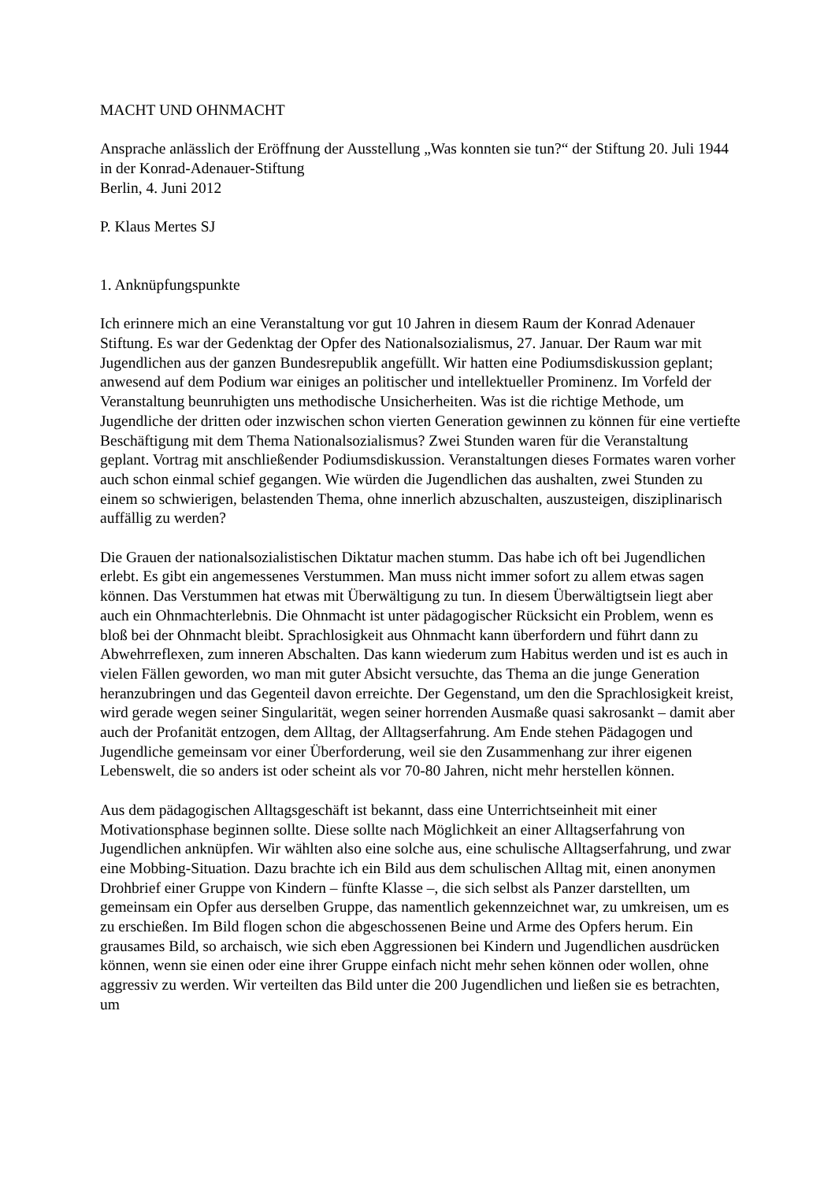MACHT UND OHNMACHT
Ansprache anlässlich der Eröffnung der Ausstellung „Was konnten sie tun?“ der Stiftung 20. Juli 1944
in der Konrad-Adenauer-Stiftung
Berlin, 4. Juni 2012
P. Klaus Mertes SJ
1. Anknüpfungspunkte
Ich erinnere mich an eine Veranstaltung vor gut 10 Jahren in diesem Raum der Konrad Adenauer Stiftung. Es war der Gedenktag der Opfer des Nationalsozialismus, 27. Januar. Der Raum war mit Jugendlichen aus der ganzen Bundesrepublik angefüllt. Wir hatten eine Podiumsdiskussion geplant; anwesend auf dem Podium war einiges an politischer und intellektueller Prominenz. Im Vorfeld der Veranstaltung beunruhigten uns methodische Unsicherheiten. Was ist die richtige Methode, um Jugendliche der dritten oder inzwischen schon vierten Generation gewinnen zu können für eine vertiefte Beschäftigung mit dem Thema Nationalsozialismus? Zwei Stunden waren für die Veranstaltung geplant. Vortrag mit anschließender Podiumsdiskussion. Veranstaltungen dieses Formates waren vorher auch schon einmal schief gegangen. Wie würden die Jugendlichen das aushalten, zwei Stunden zu einem so schwierigen, belastenden Thema, ohne innerlich abzuschalten, auszusteigen, disziplinarisch auffällig zu werden?
Die Grauen der nationalsozialistischen Diktatur machen stumm. Das habe ich oft bei Jugendlichen erlebt. Es gibt ein angemessenes Verstummen. Man muss nicht immer sofort zu allem etwas sagen können. Das Verstummen hat etwas mit Überwältigung zu tun. In diesem Überwältigtsein liegt aber auch ein Ohnmachterlebnis. Die Ohnmacht ist unter pädagogischer Rücksicht ein Problem, wenn es bloß bei der Ohnmacht bleibt. Sprachlosigkeit aus Ohnmacht kann überfordern und führt dann zu Abwehrreflexen, zum inneren Abschalten. Das kann wiederum zum Habitus werden und ist es auch in vielen Fällen geworden, wo man mit guter Absicht versuchte, das Thema an die junge Generation heranzubringen und das Gegenteil davon erreichte. Der Gegenstand, um den die Sprachlosigkeit kreist, wird gerade wegen seiner Singularität, wegen seiner horrenden Ausmaße quasi sakrosankt – damit aber auch der Profanität entzogen, dem Alltag, der Alltagserfahrung. Am Ende stehen Pädagogen und Jugendliche gemeinsam vor einer Überforderung, weil sie den Zusammenhang zur ihrer eigenen Lebenswelt, die so anders ist oder scheint als vor 70-80 Jahren, nicht mehr herstellen können.
Aus dem pädagogischen Alltagsgeschäft ist bekannt, dass eine Unterrichtseinheit mit einer Motivationsphase beginnen sollte. Diese sollte nach Möglichkeit an einer Alltagserfahrung von Jugendlichen anknüpfen. Wir wählten also eine solche aus, eine schulische Alltagserfahrung, und zwar eine Mobbing-Situation. Dazu brachte ich ein Bild aus dem schulischen Alltag mit, einen anonymen Drohbrief einer Gruppe von Kindern – fünfte Klasse –, die sich selbst als Panzer darstellten, um gemeinsam ein Opfer aus derselben Gruppe, das namentlich gekennzeichnet war, zu umkreisen, um es zu erschießen. Im Bild flogen schon die abgeschossenen Beine und Arme des Opfers herum. Ein grausames Bild, so archaisch, wie sich eben Aggressionen bei Kindern und Jugendlichen ausdrücken können, wenn sie einen oder eine ihrer Gruppe einfach nicht mehr sehen können oder wollen, ohne aggressiv zu werden. Wir verteilten das Bild unter die 200 Jugendlichen und ließen sie es betrachten, um